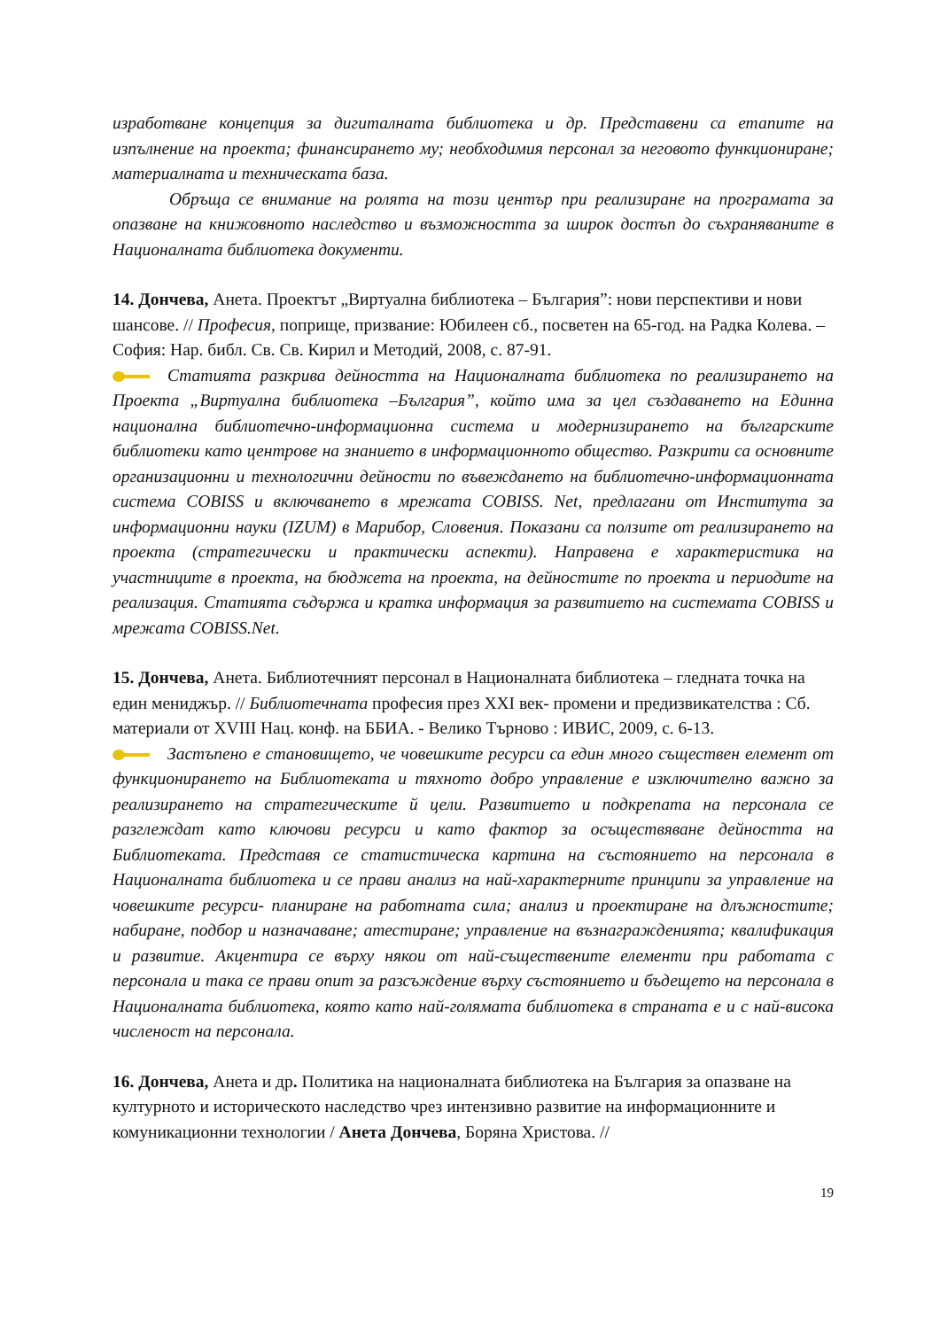изработване концепция за дигиталната библиотека и др. Представени са етапите на изпълнение на проекта; финансирането му; необходимия персонал за неговото функциониране; материалната и техническата база.
Обръща се внимание на ролята на този център при реализиране на програмата за опазване на книжовното наследство и възможността за широк достъп до съхраняваните в Националната библиотека документи.
14. Дончева, Анета. Проектът „Виртуална библиотека – България”: нови перспективи и нови шансове. // Професия, поприще, призвание: Юбилеен сб., посветен на 65-год. на Радка Колева. – София: Нар. библ. Св. Св. Кирил и Методий, 2008, с. 87-91.
Статията разкрива дейността на Националната библиотека по реализирането на Проекта „Виртуална библиотека –България”, който има за цел създаването на Единна национална библиотечно-информационна система и модернизирането на българските библиотеки като центрове на знанието в информационното общество. Разкрити са основните организационни и технологични дейности по въвеждането на библиотечно-информационната система COBISS и включването в мрежата COBISS. Net, предлагани от Института за информационни науки (IZUM) в Марибор, Словения. Показани са ползите от реализирането на проекта (стратегически и практически аспекти). Направена е характеристика на участниците в проекта, на бюджета на проекта, на дейностите по проекта и периодите на реализация. Статията съдържа и кратка информация за развитието на системата COBISS и мрежата COBISS.Net.
15. Дончева, Анета. Библиотечният персонал в Националната библиотека – гледната точка на един мениджър. // Библиотечната професия през XXI век- промени и предизвикателства : Сб. материали от XVIII Нац. конф. на ББИА. - Велико Търново : ИВИС, 2009, с. 6-13.
Застъпено е становището, че човешките ресурси са един много съществен елемент от функционирането на Библиотеката и тяхното добро управление е изключително важно за реализирането на стратегическите й цели. Развитието и подкрепата на персонала се разглеждат като ключови ресурси и като фактор за осъществяване дейността на Библиотеката. Представя се статистическа картина на състоянието на персонала в Националната библиотека и се прави анализ на най-характерните принципи за управление на човешките ресурси- планиране на работната сила; анализ и проектиране на длъжностите; набиране, подбор и назначаване; атестиране; управление на възнагражденията; квалификация и развитие. Акцентира се върху някои от най-съществените елементи при работата с персонала и така се прави опит за разсъждение върху състоянието и бъдещето на персонала в Националната библиотека, която като най-голямата библиотека в страната е и с най-висока численост на персонала.
16. Дончева, Анета и др. Политика на националната библиотека на България за опазване на културното и историческото наследство чрез интензивно развитие на информационните и комуникационни технологии / Анета Дончева, Боряна Христова. //
19